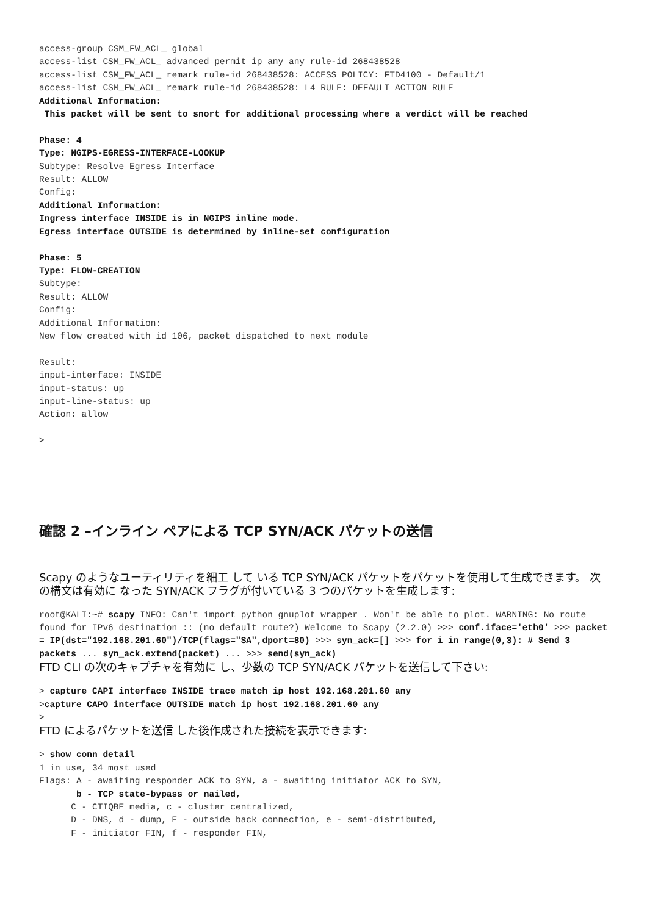access-group CSM_FW_ACL_ global
access-list CSM_FW_ACL_ advanced permit ip any any rule-id 268438528
access-list CSM_FW_ACL_ remark rule-id 268438528: ACCESS POLICY: FTD4100 - Default/1
access-list CSM_FW_ACL_ remark rule-id 268438528: L4 RULE: DEFAULT ACTION RULE
Additional Information:
 This packet will be sent to snort for additional processing where a verdict will be reached

Phase: 4
Type: NGIPS-EGRESS-INTERFACE-LOOKUP
Subtype: Resolve Egress Interface
Result: ALLOW
Config:
Additional Information:
Ingress interface INSIDE is in NGIPS inline mode.
Egress interface OUTSIDE is determined by inline-set configuration

Phase: 5
Type: FLOW-CREATION
Subtype:
Result: ALLOW
Config:
Additional Information:
New flow created with id 106, packet dispatched to next module

Result:
input-interface: INSIDE
input-status: up
input-line-status: up
Action: allow

>
確認 2 –インライン ペアによる TCP SYN/ACK パケットの送信
Scapy のようなユーティリティを細工 して いる TCP SYN/ACK パケットをパケットを使用して生成できます。 次の構文は有効に なった SYN/ACK フラグが付いている 3 つのパケットを生成します:
root@KALI:~# scapy INFO: Can't import python gnuplot wrapper . Won't be able to plot. WARNING: No route found for IPv6 destination :: (no default route?) Welcome to Scapy (2.2.0) >>> conf.iface='eth0' >>> packet = IP(dst="192.168.201.60")/TCP(flags="SA",dport=80) >>> syn_ack=[] >>> for i in range(0,3): # Send 3 packets ... syn_ack.extend(packet) ... >>> send(syn_ack)
FTD CLI の次のキャプチャを有効に し、少数の TCP SYN/ACK パケットを送信して下さい:
> capture CAPI interface INSIDE trace match ip host 192.168.201.60 any
>capture CAPO interface OUTSIDE match ip host 192.168.201.60 any
>
FTD によるパケットを送信 した後作成された接続を表示できます:
> show conn detail
1 in use, 34 most used
Flags: A - awaiting responder ACK to SYN, a - awaiting initiator ACK to SYN,
       b - TCP state-bypass or nailed,
      C - CTIQBE media, c - cluster centralized,
      D - DNS, d - dump, E - outside back connection, e - semi-distributed,
      F - initiator FIN, f - responder FIN,